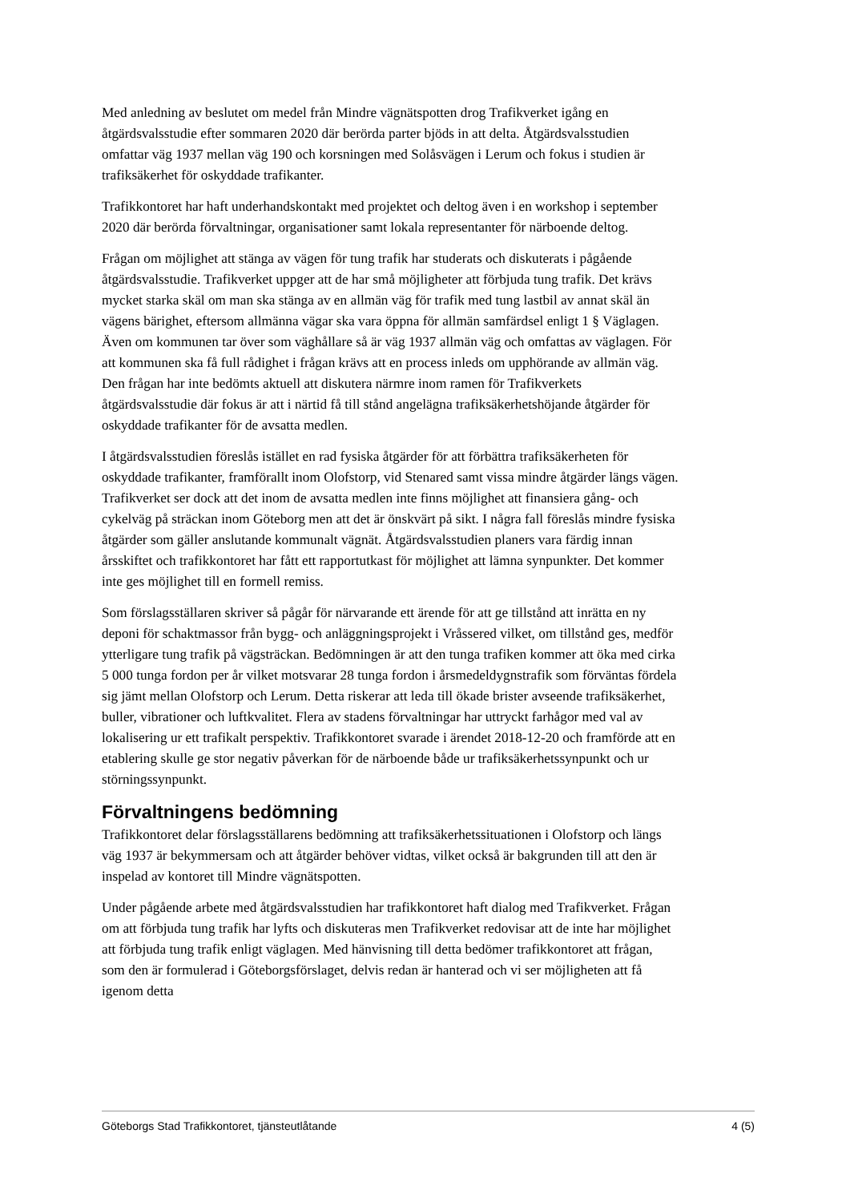Med anledning av beslutet om medel från Mindre vägnätspotten drog Trafikverket igång en åtgärdsvalsstudie efter sommaren 2020 där berörda parter bjöds in att delta. Åtgärdsvalsstudien omfattar väg 1937 mellan väg 190 och korsningen med Solåsvägen i Lerum och fokus i studien är trafiksäkerhet för oskyddade trafikanter.
Trafikkontoret har haft underhandskontakt med projektet och deltog även i en workshop i september 2020 där berörda förvaltningar, organisationer samt lokala representanter för närboende deltog.
Frågan om möjlighet att stänga av vägen för tung trafik har studerats och diskuterats i pågående åtgärdsvalsstudie. Trafikverket uppger att de har små möjligheter att förbjuda tung trafik. Det krävs mycket starka skäl om man ska stänga av en allmän väg för trafik med tung lastbil av annat skäl än vägens bärighet, eftersom allmänna vägar ska vara öppna för allmän samfärdsel enligt 1 § Väglagen. Även om kommunen tar över som väghållare så är väg 1937 allmän väg och omfattas av väglagen. För att kommunen ska få full rådighet i frågan krävs att en process inleds om upphörande av allmän väg. Den frågan har inte bedömts aktuell att diskutera närmre inom ramen för Trafikverkets åtgärdsvalsstudie där fokus är att i närtid få till stånd angelägna trafiksäkerhetshöjande åtgärder för oskyddade trafikanter för de avsatta medlen.
I åtgärdsvalsstudien föreslås istället en rad fysiska åtgärder för att förbättra trafiksäkerheten för oskyddade trafikanter, framförallt inom Olofstorp, vid Stenared samt vissa mindre åtgärder längs vägen. Trafikverket ser dock att det inom de avsatta medlen inte finns möjlighet att finansiera gång- och cykelväg på sträckan inom Göteborg men att det är önskvärt på sikt. I några fall föreslås mindre fysiska åtgärder som gäller anslutande kommunalt vägnät. Åtgärdsvalsstudien planers vara färdig innan årsskiftet och trafikkontoret har fått ett rapportutkast för möjlighet att lämna synpunkter. Det kommer inte ges möjlighet till en formell remiss.
Som förslagsställaren skriver så pågår för närvarande ett ärende för att ge tillstånd att inrätta en ny deponi för schaktmassor från bygg- och anläggningsprojekt i Vråssered vilket, om tillstånd ges, medför ytterligare tung trafik på vägsträckan. Bedömningen är att den tunga trafiken kommer att öka med cirka 5 000 tunga fordon per år vilket motsvarar 28 tunga fordon i årsmedeldygnstrafik som förväntas fördela sig jämt mellan Olofstorp och Lerum. Detta riskerar att leda till ökade brister avseende trafiksäkerhet, buller, vibrationer och luftkvalitet. Flera av stadens förvaltningar har uttryckt farhågor med val av lokalisering ur ett trafikalt perspektiv. Trafikkontoret svarade i ärendet 2018-12-20 och framförde att en etablering skulle ge stor negativ påverkan för de närboende både ur trafiksäkerhetssynpunkt och ur störningssynpunkt.
Förvaltningens bedömning
Trafikkontoret delar förslagsställarens bedömning att trafiksäkerhetssituationen i Olofstorp och längs väg 1937 är bekymmersam och att åtgärder behöver vidtas, vilket också är bakgrunden till att den är inspelad av kontoret till Mindre vägnätspotten.
Under pågående arbete med åtgärdsvalsstudien har trafikkontoret haft dialog med Trafikverket. Frågan om att förbjuda tung trafik har lyfts och diskuteras men Trafikverket redovisar att de inte har möjlighet att förbjuda tung trafik enligt väglagen. Med hänvisning till detta bedömer trafikkontoret att frågan, som den är formulerad i Göteborgsförslaget, delvis redan är hanterad och vi ser möjligheten att få igenom detta
Göteborgs Stad Trafikkontoret, tjänsteutlåtande 4 (5)